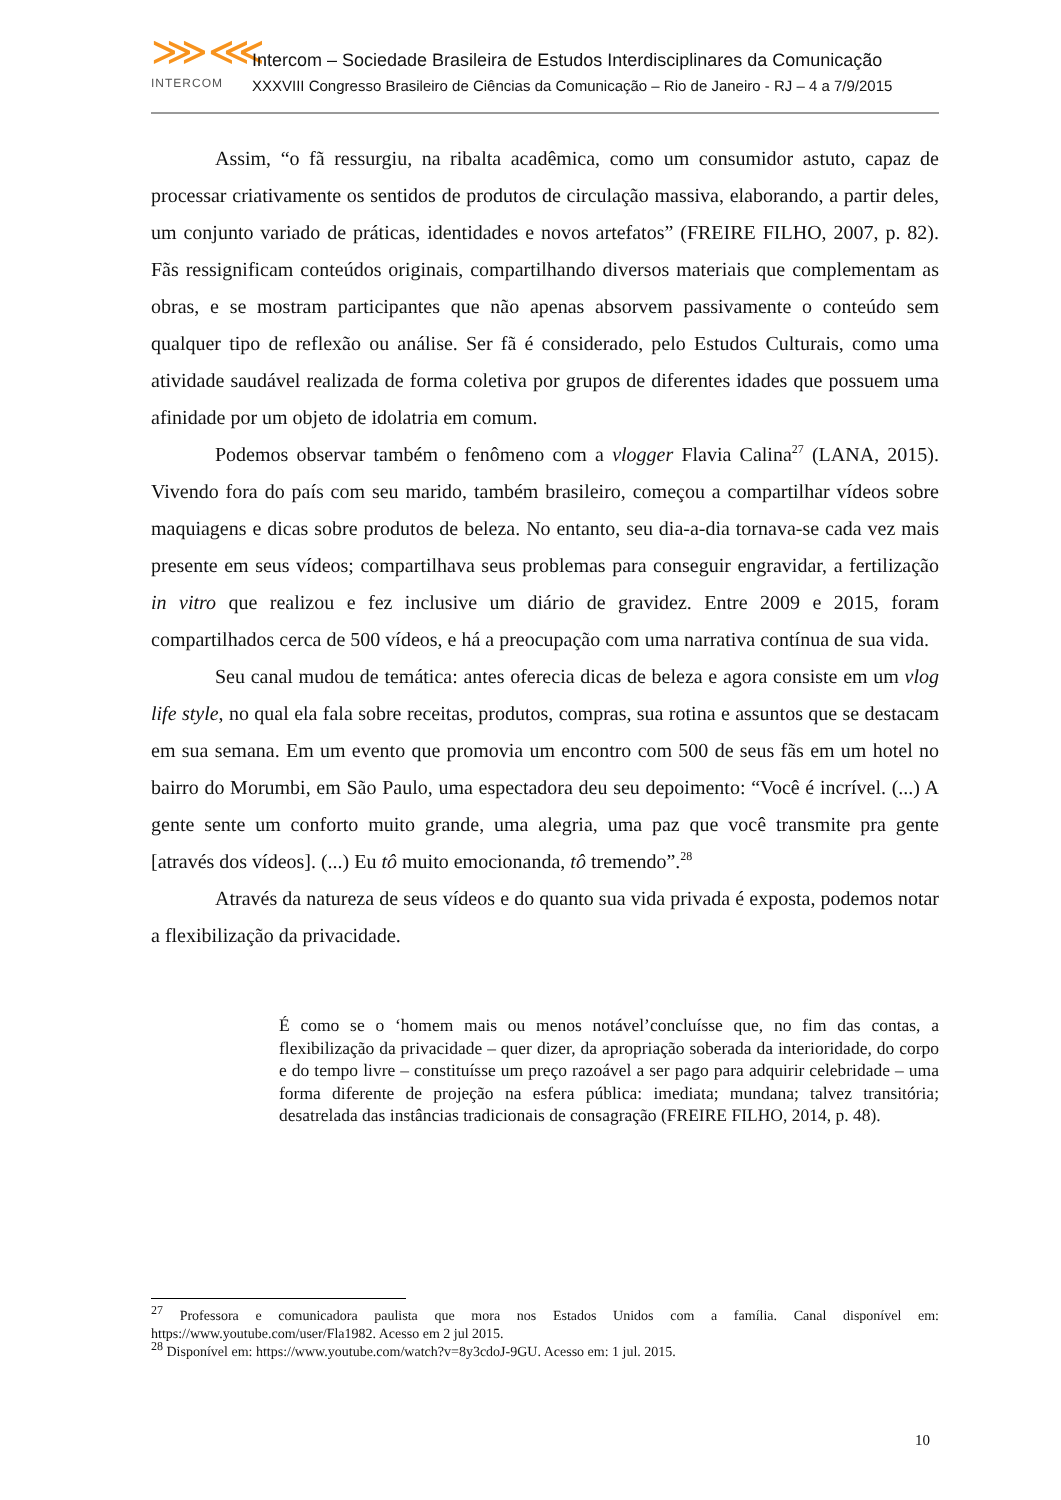⋙⋘
INTERCOM
Intercom – Sociedade Brasileira de Estudos Interdisciplinares da Comunicação
XXXVIII Congresso Brasileiro de Ciências da Comunicação – Rio de Janeiro - RJ – 4 a 7/9/2015
Assim, “o fã ressurgiu, na ribalta acadêmica, como um consumidor astuto, capaz de processar criativamente os sentidos de produtos de circulação massiva, elaborando, a partir deles, um conjunto variado de práticas, identidades e novos artefatos” (FREIRE FILHO, 2007, p. 82). Fãs ressignificam conteúdos originais, compartilhando diversos materiais que complementam as obras, e se mostram participantes que não apenas absorvem passivamente o conteúdo sem qualquer tipo de reflexão ou análise. Ser fã é considerado, pelo Estudos Culturais, como uma atividade saudável realizada de forma coletiva por grupos de diferentes idades que possuem uma afinidade por um objeto de idolatria em comum.
Podemos observar também o fenômeno com a vlogger Flavia Calina<sup>27</sup> (LANA, 2015). Vivendo fora do país com seu marido, também brasileiro, começou a compartilhar vídeos sobre maquiagens e dicas sobre produtos de beleza. No entanto, seu dia-a-dia tornava-se cada vez mais presente em seus vídeos; compartilhava seus problemas para conseguir engravidar, a fertilização in vitro que realizou e fez inclusive um diário de gravidez. Entre 2009 e 2015, foram compartilhados cerca de 500 vídeos, e há a preocupação com uma narrativa contínua de sua vida.
Seu canal mudou de temática: antes oferecia dicas de beleza e agora consiste em um vlog life style, no qual ela fala sobre receitas, produtos, compras, sua rotina e assuntos que se destacam em sua semana. Em um evento que promovia um encontro com 500 de seus fãs em um hotel no bairro do Morumbi, em São Paulo, uma espectadora deu seu depoimento: “Você é incrível. (...) A gente sente um conforto muito grande, uma alegria, uma paz que você transmite pra gente [através dos vídeos]. (...) Eu tô muito emocionanda, tô tremendo”.<sup>28</sup>
Através da natureza de seus vídeos e do quanto sua vida privada é exposta, podemos notar a flexibilização da privacidade.
É como se o ‘homem mais ou menos notável’concluísse que, no fim das contas, a flexibilização da privacidade – quer dizer, da apropriação soberada da interioridade, do corpo e do tempo livre – constituísse um preço razoável a ser pago para adquirir celebridade – uma forma diferente de projeção na esfera pública: imediata; mundana; talvez transitória; desatrelada das instâncias tradicionais de consagração (FREIRE FILHO, 2014, p. 48).
<sup>27</sup> Professora e comunicadora paulista que mora nos Estados Unidos com a família. Canal disponível em: https://www.youtube.com/user/Fla1982. Acesso em 2 jul 2015.
<sup>28</sup> Disponível em: https://www.youtube.com/watch?v=8y3cdoJ-9GU. Acesso em: 1 jul. 2015.
10